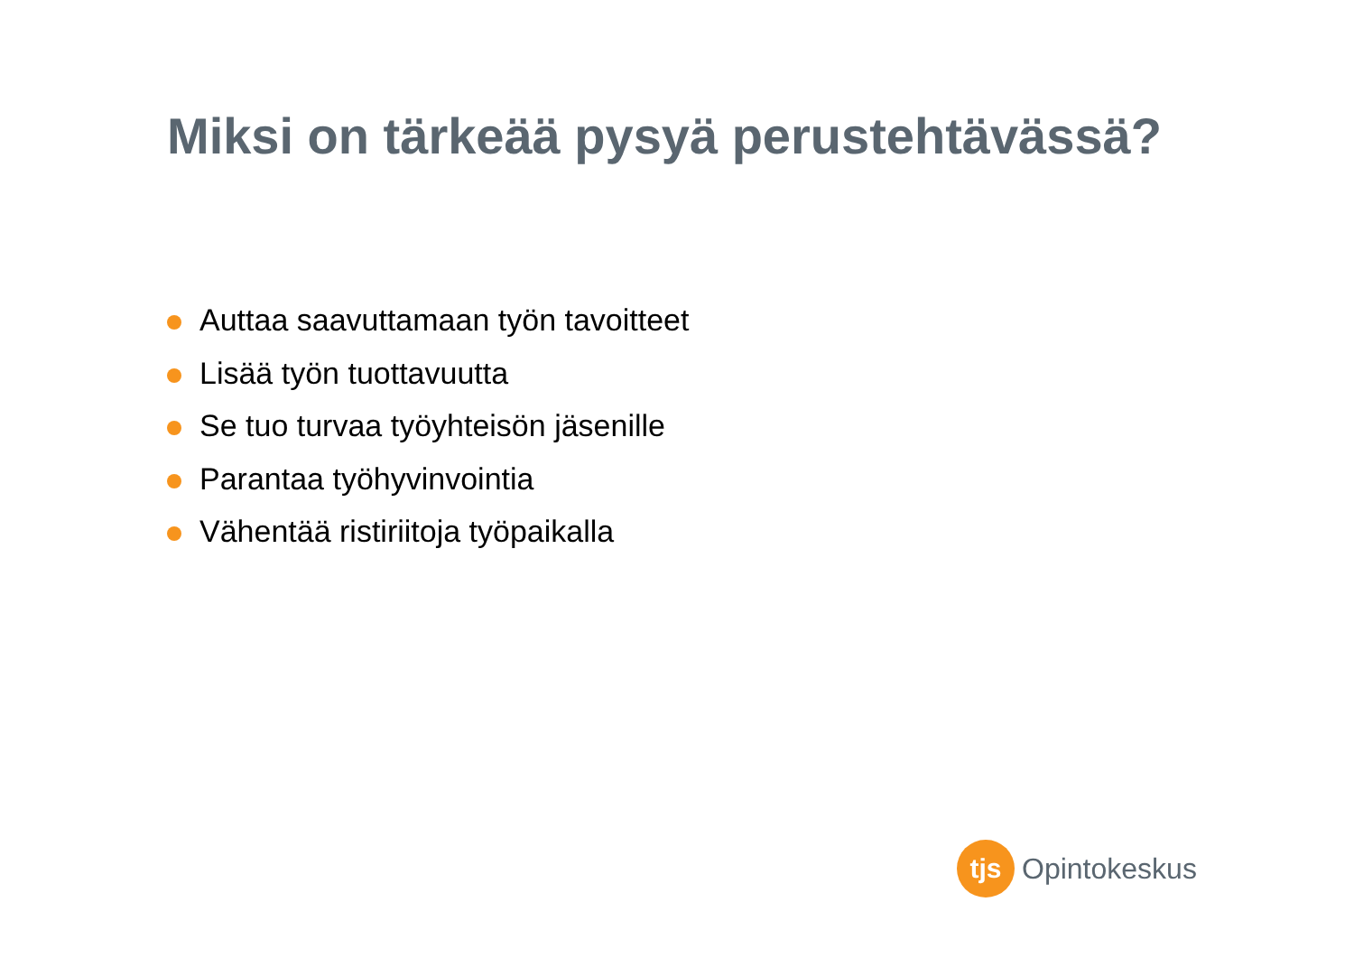Miksi on tärkeää pysyä perustehtävässä?
Auttaa saavuttamaan työn tavoitteet
Lisää työn tuottavuutta
Se tuo turvaa työyhteisön jäsenille
Parantaa työhyvinvointia
Vähentää ristiriitoja työpaikalla
tjs
Opintokeskus